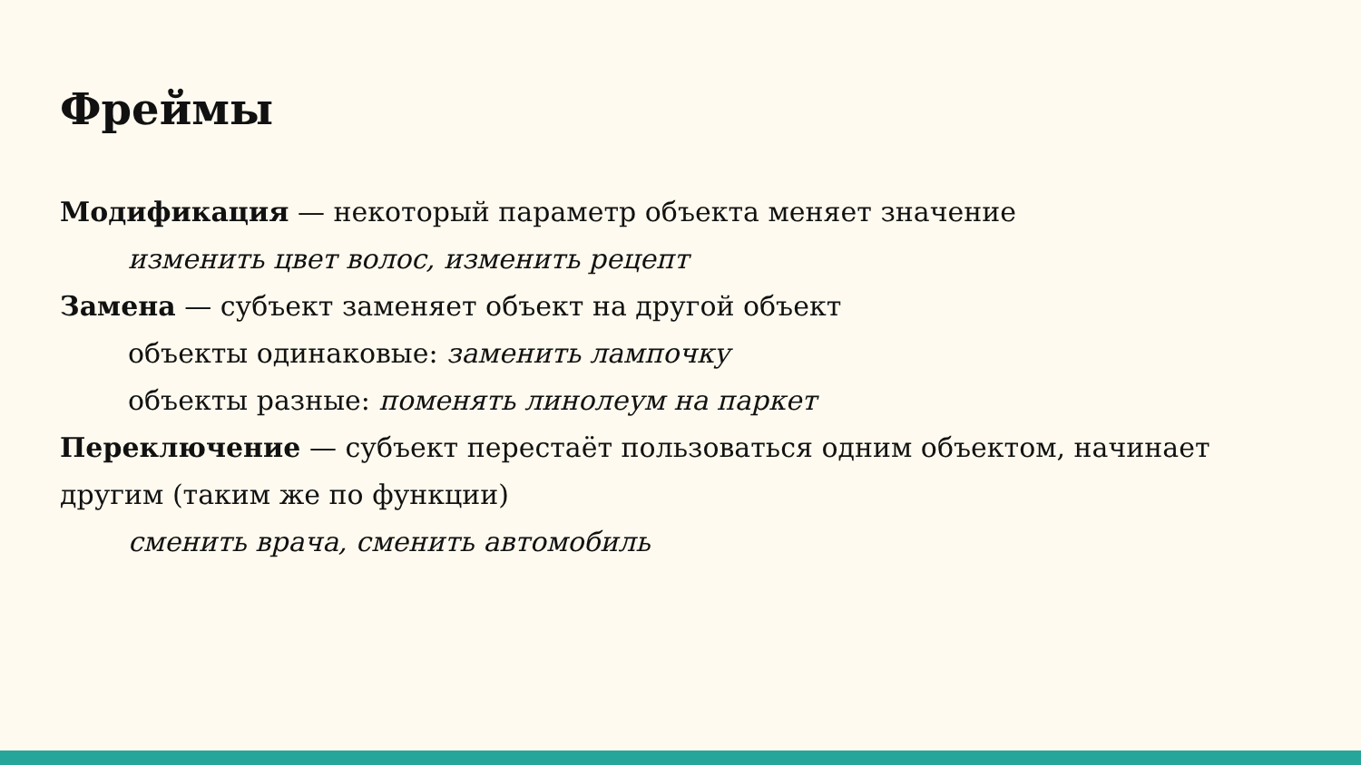Фреймы
Модификация — некоторый параметр объекта меняет значение
изменить цвет волос, изменить рецепт
Замена — субъект заменяет объект на другой объект
объекты одинаковые: заменить лампочку
объекты разные: поменять линолеум на паркет
Переключение — субъект перестаёт пользоваться одним объектом, начинает другим (таким же по функции)
сменить врача, сменить автомобиль